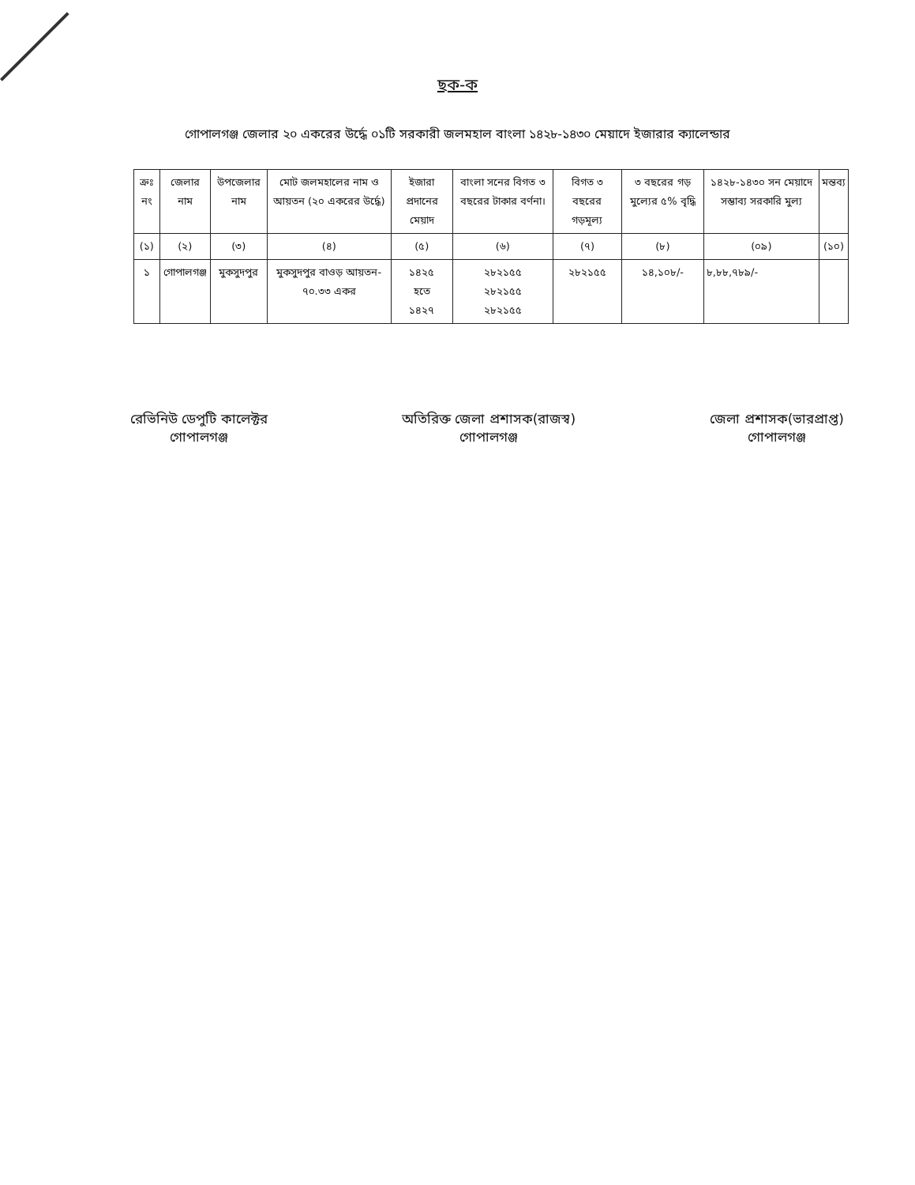ছক-ক
গোপালগঞ্জ জেলার ২০ একরের উর্দ্ধে ০১টি সরকারী জলমহাল বাংলা ১৪২৮-১৪৩০ মেয়াদে ইজারার ক্যালেন্ডার
| ক্রঃ নং | জেলার নাম | উপজেলার নাম | মোট জলমহালের নাম ও আয়তন (২০ একরের উর্দ্ধে) | ইজারা প্রদানের মেয়াদ | বাংলা সনের বিগত ৩ বছরের টাকার বর্ণনা। | বিগত ৩ বছরের গড়মূল্য | ৩ বছরের গড় মুল্যের ৫% বৃদ্ধি | ১৪২৮-১৪৩০ সন মেয়াদে সম্ভাব্য সরকারি মুল্য | মন্তব্য |
| --- | --- | --- | --- | --- | --- | --- | --- | --- | --- |
| (১) | (২) | (৩) | (৪) | (৫) | (৬) | (৭) | (৮) | (০৯) | (১০) |
| ১ | গোপালগঞ্জ | মুকসুদপুর | মুকসুদপুর বাওড় আয়তন- ৭০.৩৩ একর | ১৪২৫ হতে ১৪২৭ | ২৮২১৫৫ ২৮২১৫৫ ২৮২১৫৫ | ২৮২১৫৫ | ১৪,১০৮/- | ৮,৮৮,৭৮৯/- | |
রেভিনিউ ডেপুটি কালেক্টর
গোপালগঞ্জ
অতিরিক্ত জেলা প্রশাসক(রাজস্ব)
গোপালগঞ্জ
জেলা প্রশাসক(ভারপ্রাপ্ত)
গোপালগঞ্জ